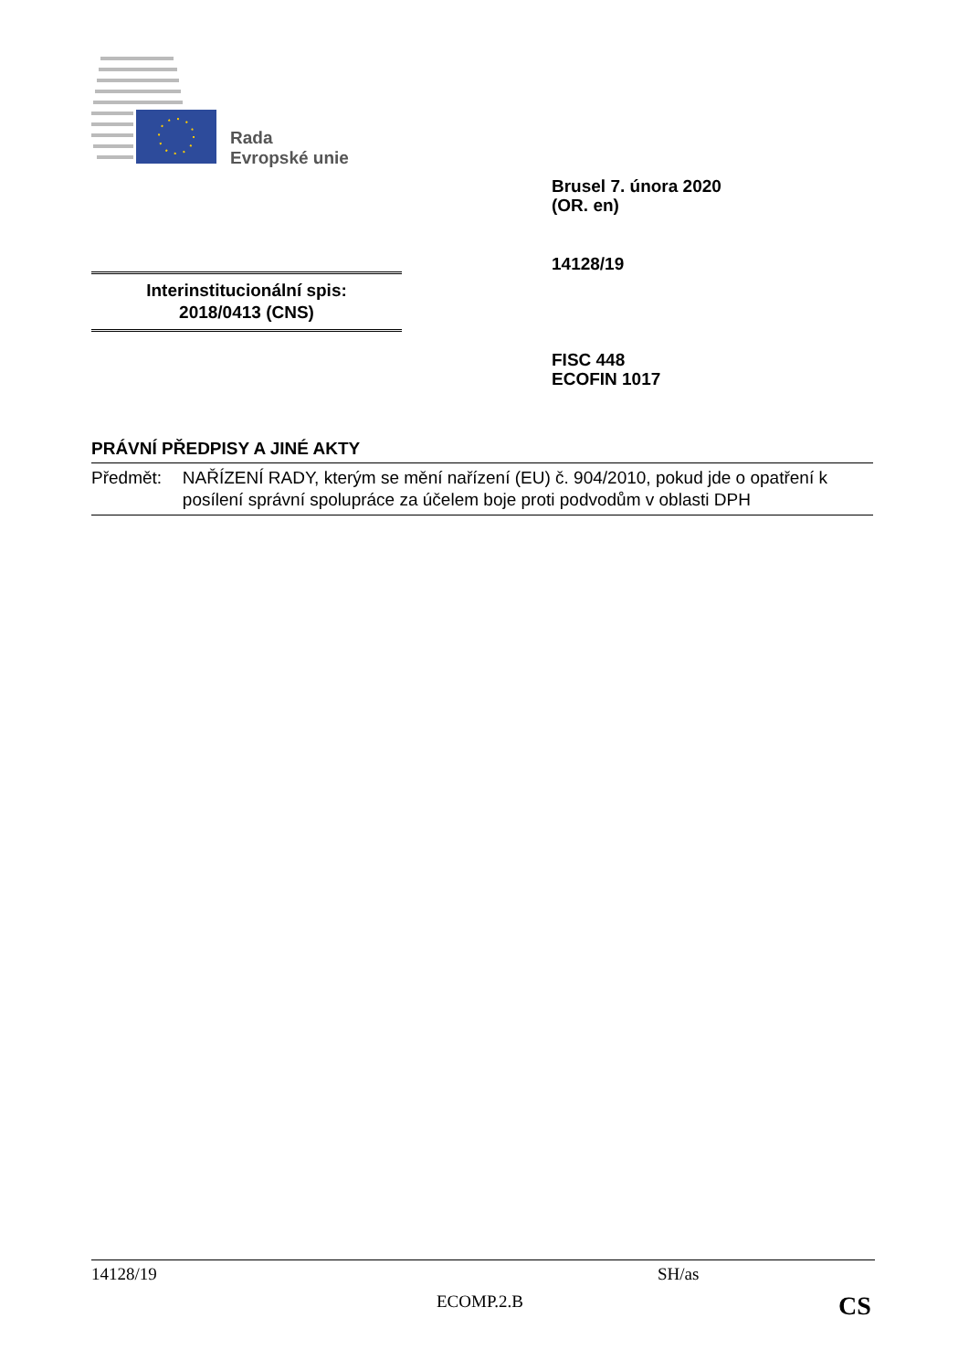Rada
Evropské unie
Brusel 7. února 2020
(OR. en)
14128/19
Interinstitucionální spis:
2018/0413 (CNS)
FISC 448
ECOFIN 1017
PRÁVNÍ PŘEDPISY A JINÉ AKTY
Předmět: NAŘÍZENÍ RADY, kterým se mění nařízení (EU) č. 904/2010, pokud jde o opatření k posílení správní spolupráce za účelem boje proti podvodům v oblasti DPH
14128/19 SH/as
ECOMP.2.B CS